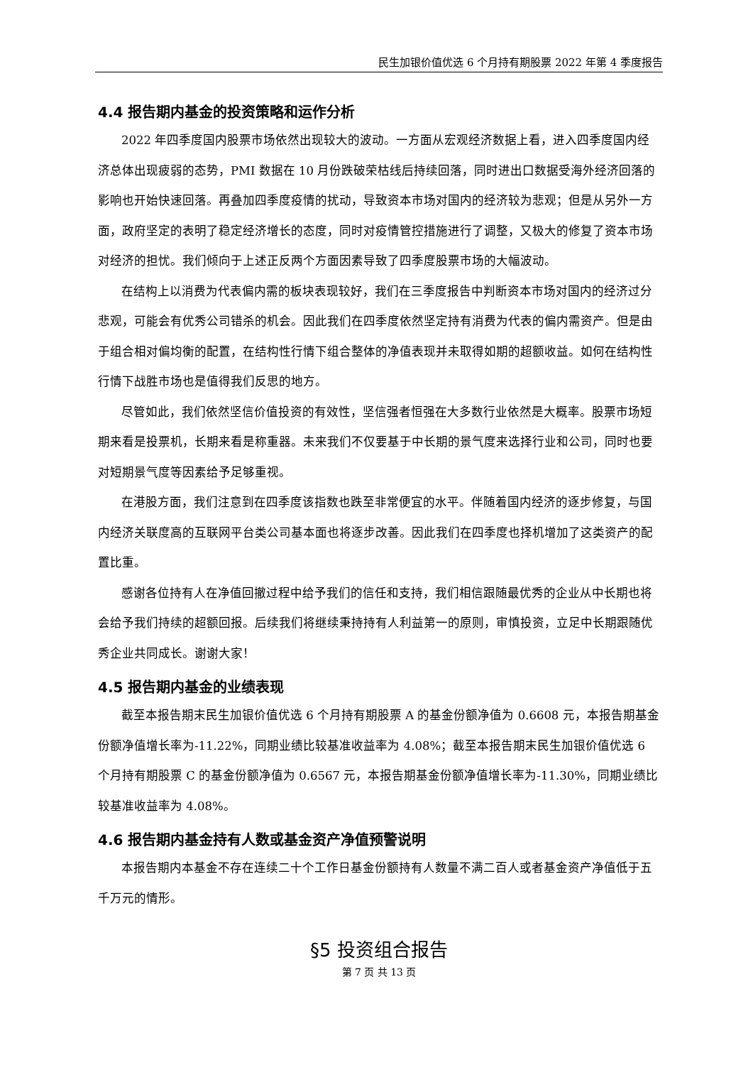民生加银价值优选 6 个月持有期股票 2022 年第 4 季度报告
4.4 报告期内基金的投资策略和运作分析
2022 年四季度国内股票市场依然出现较大的波动。一方面从宏观经济数据上看，进入四季度国内经济总体出现疲弱的态势，PMI 数据在 10 月份跌破荣枯线后持续回落，同时进出口数据受海外经济回落的影响也开始快速回落。再叠加四季度疫情的扰动，导致资本市场对国内的经济较为悲观；但是从另外一方面，政府坚定的表明了稳定经济增长的态度，同时对疫情管控措施进行了调整，又极大的修复了资本市场对经济的担忧。我们倾向于上述正反两个方面因素导致了四季度股票市场的大幅波动。
在结构上以消费为代表偏内需的板块表现较好，我们在三季度报告中判断资本市场对国内的经济过分悲观，可能会有优秀公司错杀的机会。因此我们在四季度依然坚定持有消费为代表的偏内需资产。但是由于组合相对偏均衡的配置，在结构性行情下组合整体的净值表现并未取得如期的超额收益。如何在结构性行情下战胜市场也是值得我们反思的地方。
尽管如此，我们依然坚信价值投资的有效性，坚信强者恒强在大多数行业依然是大概率。股票市场短期来看是投票机，长期来看是称重器。未来我们不仅要基于中长期的景气度来选择行业和公司，同时也要对短期景气度等因素给予足够重视。
在港股方面，我们注意到在四季度该指数也跌至非常便宜的水平。伴随着国内经济的逐步修复，与国内经济关联度高的互联网平台类公司基本面也将逐步改善。因此我们在四季度也择机增加了这类资产的配置比重。
感谢各位持有人在净值回撤过程中给予我们的信任和支持，我们相信跟随最优秀的企业从中长期也将会给予我们持续的超额回报。后续我们将继续秉持持有人利益第一的原则，审慎投资，立足中长期跟随优秀企业共同成长。谢谢大家！
4.5 报告期内基金的业绩表现
截至本报告期末民生加银价值优选 6 个月持有期股票 A 的基金份额净值为 0.6608 元，本报告期基金份额净值增长率为-11.22%，同期业绩比较基准收益率为 4.08%；截至本报告期末民生加银价值优选 6 个月持有期股票 C 的基金份额净值为 0.6567 元，本报告期基金份额净值增长率为-11.30%，同期业绩比较基准收益率为 4.08%。
4.6 报告期内基金持有人数或基金资产净值预警说明
本报告期内本基金不存在连续二十个工作日基金份额持有人数量不满二百人或者基金资产净值低于五千万元的情形。
§5 投资组合报告
第 7 页 共 13 页